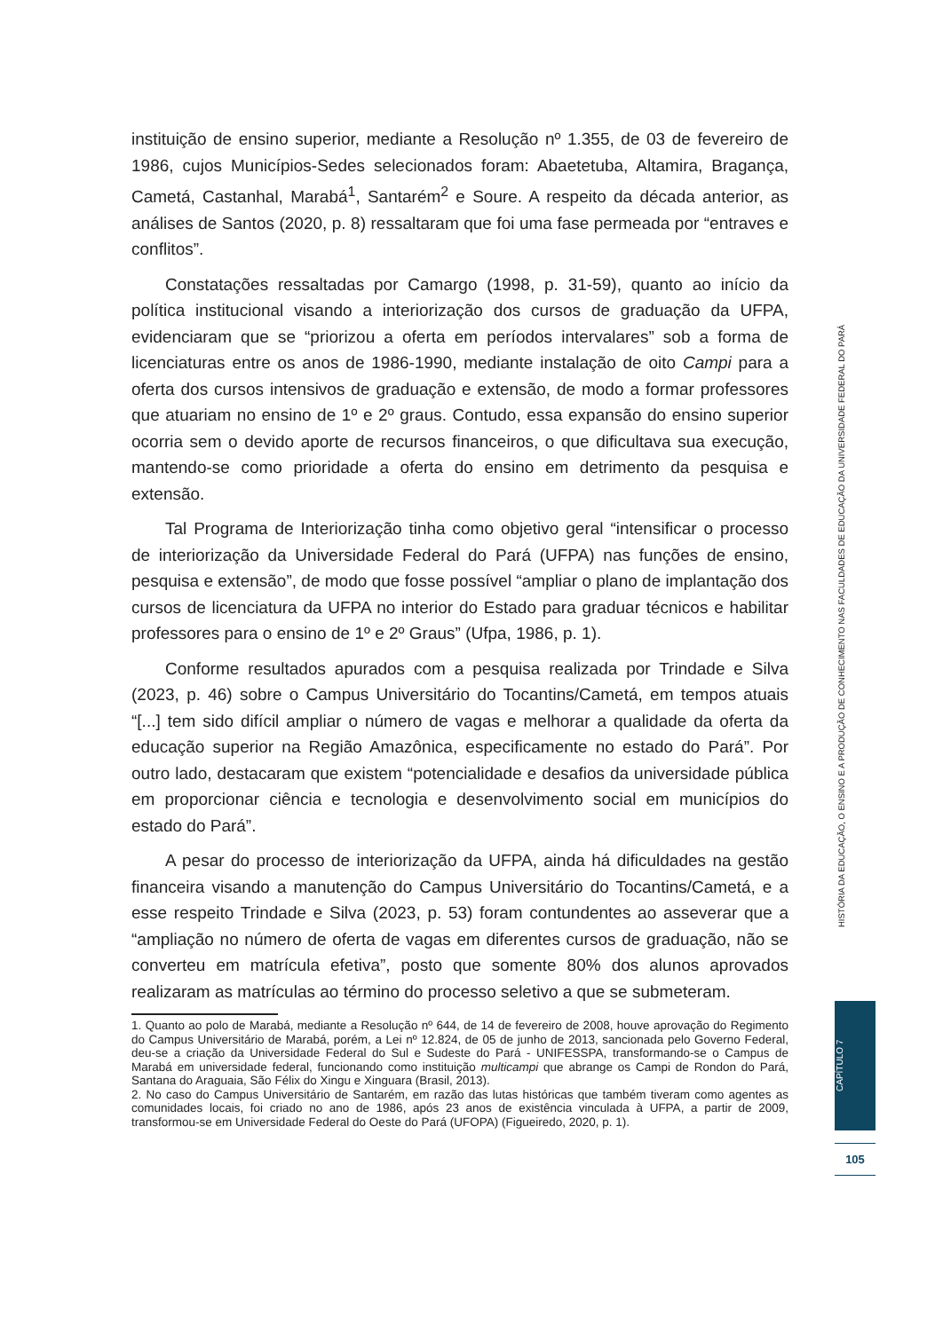instituição de ensino superior, mediante a Resolução nº 1.355, de 03 de fevereiro de 1986, cujos Municípios-Sedes selecionados foram: Abaetetuba, Altamira, Bragança, Cametá, Castanhal, Marabá<sup>1</sup>, Santarém<sup>2</sup> e Soure. A respeito da década anterior, as análises de Santos (2020, p. 8) ressaltaram que foi uma fase permeada por “entraves e conflitos”.
Constatações ressaltadas por Camargo (1998, p. 31-59), quanto ao início da política institucional visando a interiorização dos cursos de graduação da UFPA, evidenciaram que se “priorizou a oferta em períodos intervalares” sob a forma de licenciaturas entre os anos de 1986-1990, mediante instalação de oito Campi para a oferta dos cursos intensivos de graduação e extensão, de modo a formar professores que atuariam no ensino de 1º e 2º graus. Contudo, essa expansão do ensino superior ocorria sem o devido aporte de recursos financeiros, o que dificultava sua execução, mantendo-se como prioridade a oferta do ensino em detrimento da pesquisa e extensão.
Tal Programa de Interiorização tinha como objetivo geral “intensificar o processo de interiorização da Universidade Federal do Pará (UFPA) nas funções de ensino, pesquisa e extensão”, de modo que fosse possível “ampliar o plano de implantação dos cursos de licenciatura da UFPA no interior do Estado para graduar técnicos e habilitar professores para o ensino de 1º e 2º Graus” (Ufpa, 1986, p. 1).
Conforme resultados apurados com a pesquisa realizada por Trindade e Silva (2023, p. 46) sobre o Campus Universitário do Tocantins/Cametá, em tempos atuais “[...] tem sido difícil ampliar o número de vagas e melhorar a qualidade da oferta da educação superior na Região Amazônica, especificamente no estado do Pará”. Por outro lado, destacaram que existem “potencialidade e desafios da universidade pública em proporcionar ciência e tecnologia e desenvolvimento social em municípios do estado do Pará”.
A pesar do processo de interiorização da UFPA, ainda há dificuldades na gestão financeira visando a manutenção do Campus Universitário do Tocantins/Cametá, e a esse respeito Trindade e Silva (2023, p. 53) foram contundentes ao asseverar que a “ampliação no número de oferta de vagas em diferentes cursos de graduação, não se converteu em matrícula efetiva”, posto que somente 80% dos alunos aprovados realizaram as matrículas ao término do processo seletivo a que se submeteram.
1. Quanto ao polo de Marabá, mediante a Resolução nº 644, de 14 de fevereiro de 2008, houve aprovação do Regimento do Campus Universitário de Marabá, porém, a Lei nº 12.824, de 05 de junho de 2013, sancionada pelo Governo Federal, deu-se a criação da Universidade Federal do Sul e Sudeste do Pará - UNIFESSPA, transformando-se o Campus de Marabá em universidade federal, funcionando como instituição multicampi que abrange os Campi de Rondon do Pará, Santana do Araguaia, São Félix do Xingu e Xinguara (Brasil, 2013).
2. No caso do Campus Universitário de Santarém, em razão das lutas históricas que também tiveram como agentes as comunidades locais, foi criado no ano de 1986, após 23 anos de existência vinculada à UFPA, a partir de 2009, transformou-se em Universidade Federal do Oeste do Pará (UFOPA) (Figueiredo, 2020, p. 1).
HISTÓRIA DA EDUCAÇÃO, O ENSINO E A PRODUÇÃO DE CONHECIMENTO NAS FACULDADES DE EDUCAÇÃO DA UNIVERSIDADE FEDERAL DO PARÁ
CAPÍTULO 7
105